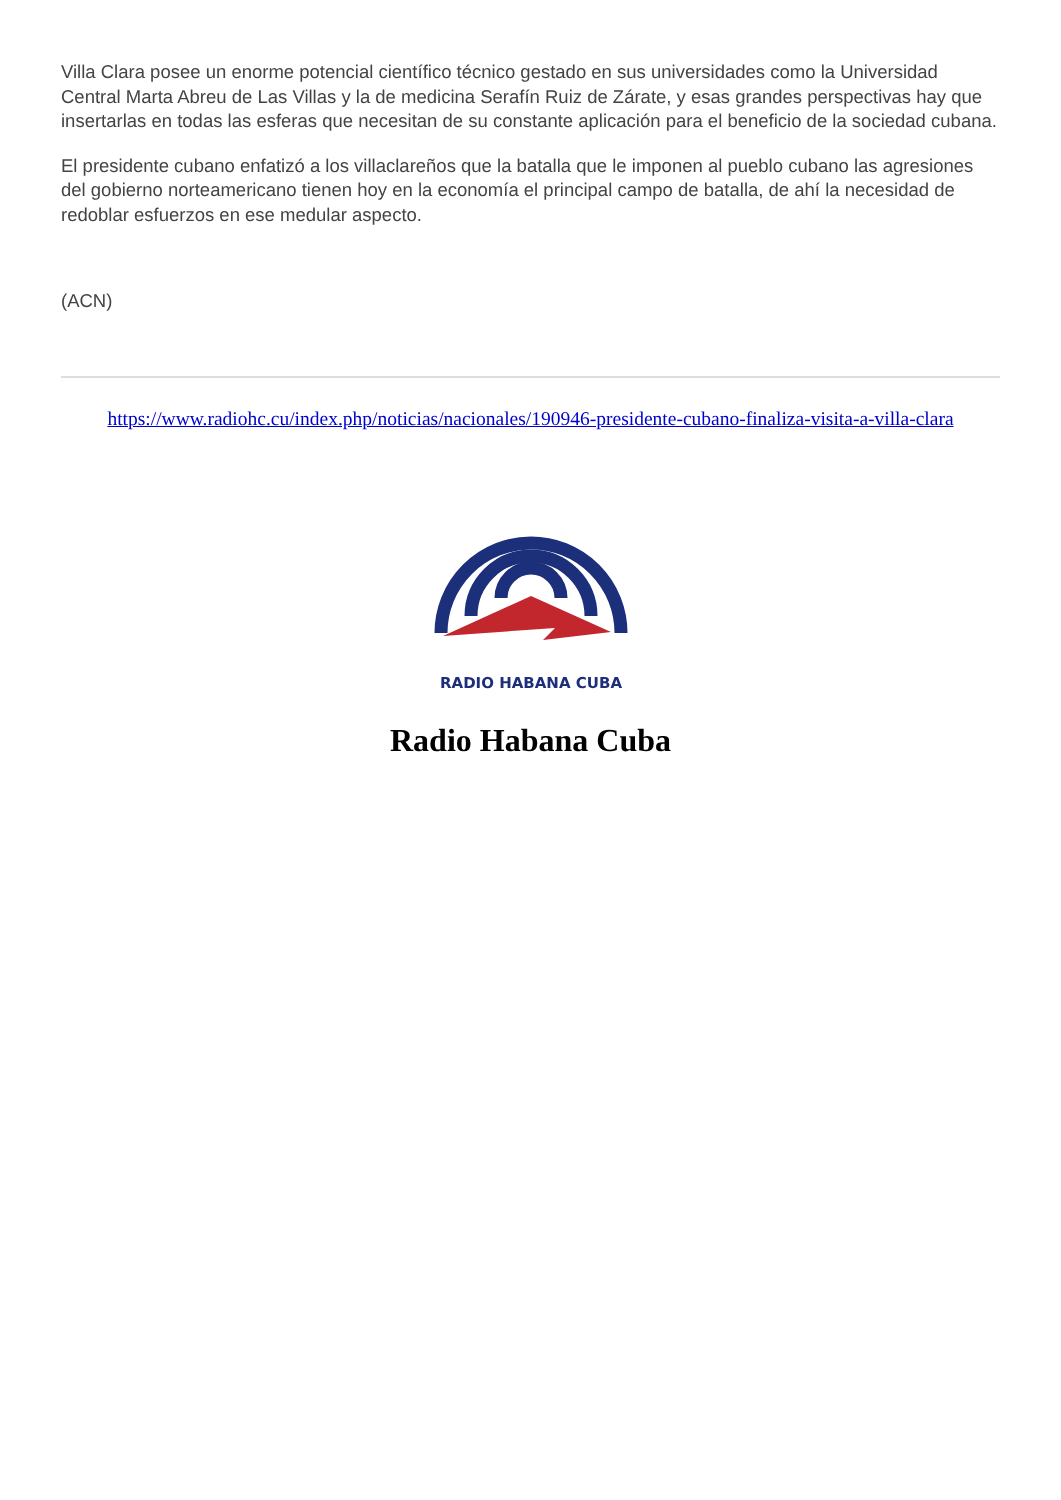Villa Clara posee un enorme potencial científico técnico gestado en sus universidades como la Universidad Central Marta Abreu de Las Villas y la de medicina Serafín Ruiz de Zárate, y esas grandes perspectivas hay que insertarlas en todas las esferas que necesitan de su constante aplicación para el beneficio de la sociedad cubana.
El presidente cubano enfatizó a los villaclareños que la batalla que le imponen al pueblo cubano las agresiones del gobierno norteamericano tienen hoy en la economía el principal campo de batalla, de ahí la necesidad de redoblar esfuerzos en ese medular aspecto.
(ACN)
https://www.radiohc.cu/index.php/noticias/nacionales/190946-presidente-cubano-finaliza-visita-a-villa-clara
RADIO HABANA CUBA
Radio Habana Cuba